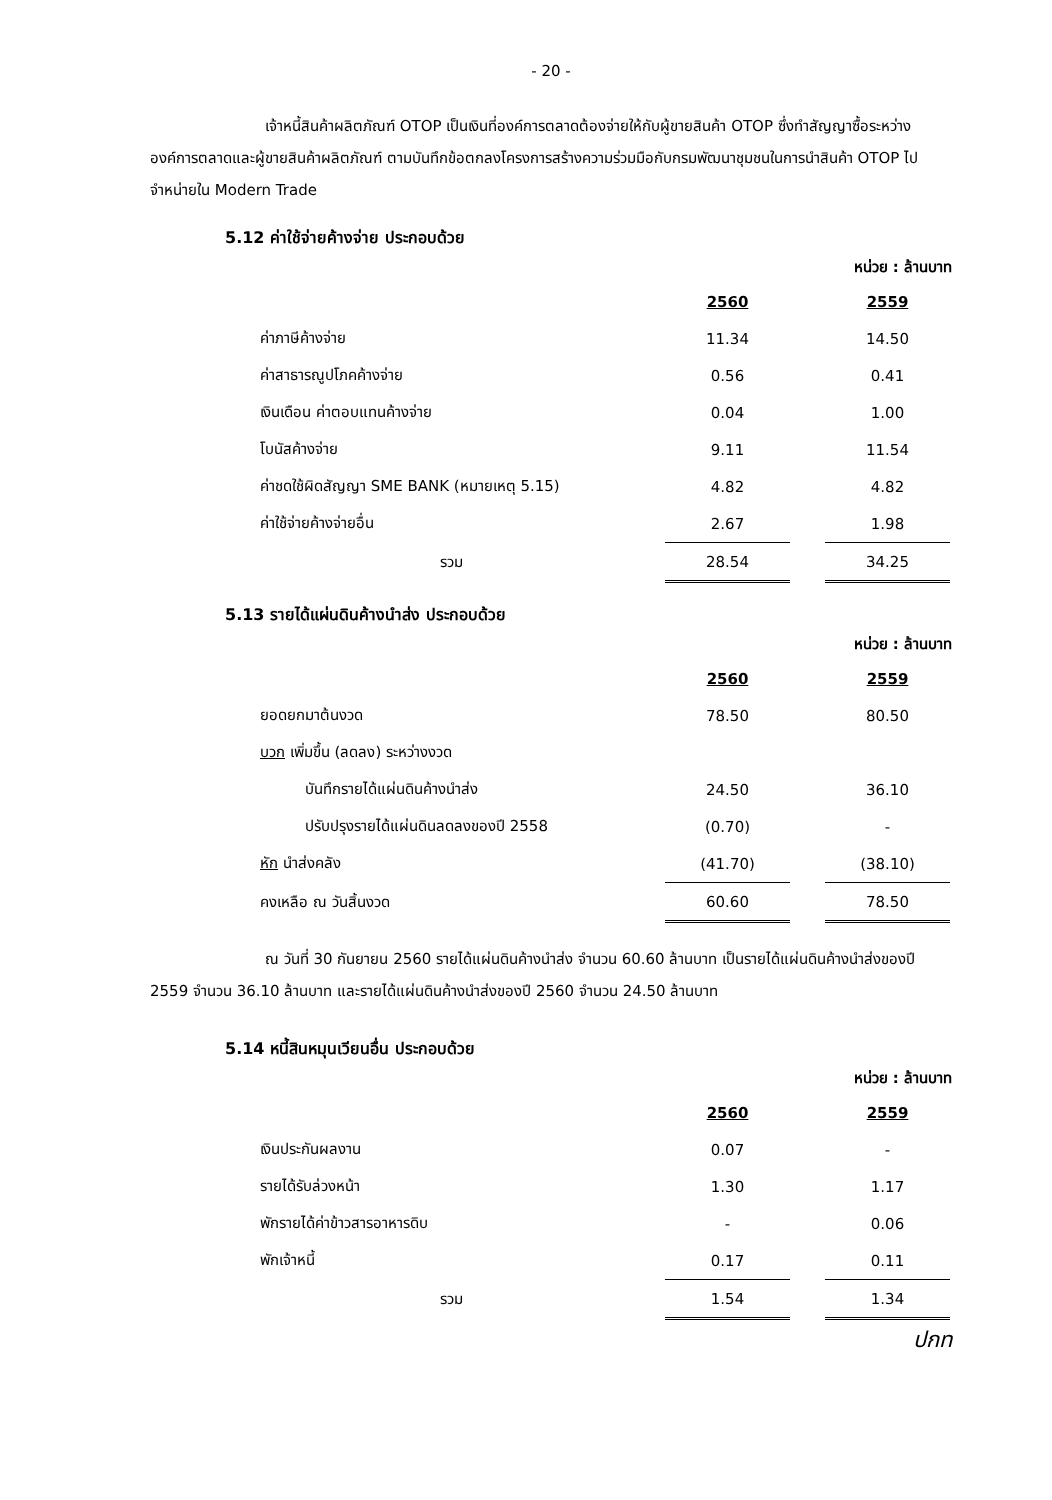- 20 -
เจ้าหนี้สินค้าผลิตภัณฑ์ OTOP เป็นเงินที่องค์การตลาดต้องจ่ายให้กับผู้ขายสินค้า OTOP ซึ่งทำสัญญาซื้อระหว่างองค์การตลาดและผู้ขายสินค้าผลิตภัณฑ์ ตามบันทึกข้อตกลงโครงการสร้างความร่วมมือกับกรมพัฒนาชุมชนในการนำสินค้า OTOP ไปจำหน่ายใน Modern Trade
5.12 ค่าใช้จ่ายค้างจ่าย ประกอบด้วย
หน่วย : ล้านบาท
| | 2560 | | 2559 |
| ค่าภาษีค้างจ่าย | 11.34 | | 14.50 |
| ค่าสาธารณูปโภคค้างจ่าย | 0.56 | | 0.41 |
| เงินเดือน ค่าตอบแทนค้างจ่าย | 0.04 | | 1.00 |
| โบนัสค้างจ่าย | 9.11 | | 11.54 |
| ค่าชดใช้ผิดสัญญา SME BANK (หมายเหตุ 5.15) | 4.82 | | 4.82 |
| ค่าใช้จ่ายค้างจ่ายอื่น | 2.67 | | 1.98 |
| รวม | 28.54 | | 34.25 |
5.13 รายได้แผ่นดินค้างนำส่ง ประกอบด้วย
หน่วย : ล้านบาท
| | 2560 | | 2559 |
| ยอดยกมาต้นงวด | 78.50 | | 80.50 |
| บวก เพิ่มขึ้น (ลดลง) ระหว่างงวด | | | |
| บันทึกรายได้แผ่นดินค้างนำส่ง | 24.50 | | 36.10 |
| ปรับปรุงรายได้แผ่นดินลดลงของปี 2558 | (0.70) | | - |
| หัก นำส่งคลัง | (41.70) | | (38.10) |
| คงเหลือ ณ วันสิ้นงวด | 60.60 | | 78.50 |
ณ วันที่ 30 กันยายน 2560 รายได้แผ่นดินค้างนำส่ง จำนวน 60.60 ล้านบาท เป็นรายได้แผ่นดินค้างนำส่งของปี 2559 จำนวน 36.10 ล้านบาท และรายได้แผ่นดินค้างนำส่งของปี 2560 จำนวน 24.50 ล้านบาท
5.14 หนี้สินหมุนเวียนอื่น ประกอบด้วย
หน่วย : ล้านบาท
| | 2560 | | 2559 |
| เงินประกันผลงาน | 0.07 | | - |
| รายได้รับล่วงหน้า | 1.30 | | 1.17 |
| พักรายได้ค่าข้าวสารอาหารดิบ | - | | 0.06 |
| พักเจ้าหนี้ | 0.17 | | 0.11 |
| รวม | 1.54 | | 1.34 |
ปกท